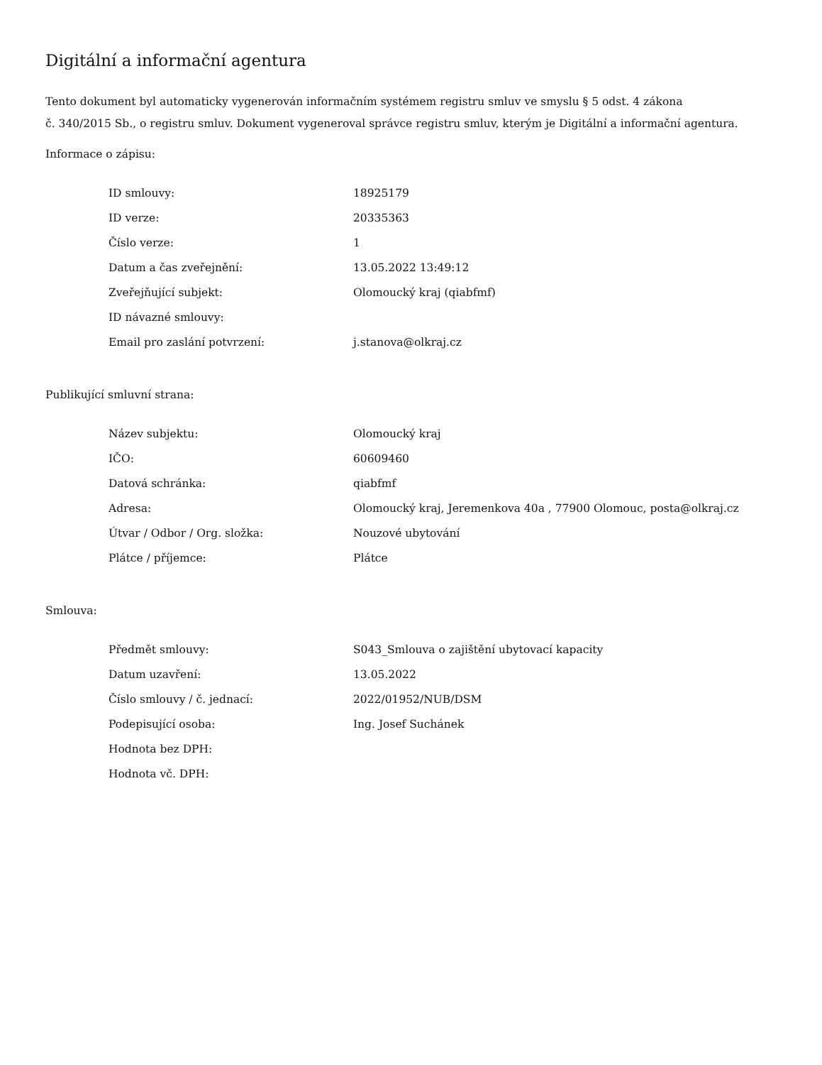Digitální a informační agentura
Tento dokument byl automaticky vygenerován informačním systémem registru smluv ve smyslu § 5 odst. 4 zákona
č. 340/2015 Sb., o registru smluv. Dokument vygeneroval správce registru smluv, kterým je Digitální a informační agentura.
Informace o zápisu:
| ID smlouvy: | 18925179 |
| ID verze: | 20335363 |
| Číslo verze: | 1 |
| Datum a čas zveřejnění: | 13.05.2022 13:49:12 |
| Zveřejňující subjekt: | Olomoucký kraj (qiabfmf) |
| ID návazné smlouvy: | |
| Email pro zaslání potvrzení: | j.stanova@olkraj.cz |
Publikující smluvní strana:
| Název subjektu: | Olomoucký kraj |
| IČO: | 60609460 |
| Datová schránka: | qiabfmf |
| Adresa: | Olomoucký kraj, Jeremenkova 40a , 77900 Olomouc, posta@olkraj.cz |
| Útvar / Odbor / Org. složka: | Nouzové ubytování |
| Plátce / příjemce: | Plátce |
Smlouva:
| Předmět smlouvy: | S043_Smlouva o zajištění ubytovací kapacity |
| Datum uzavření: | 13.05.2022 |
| Číslo smlouvy / č. jednací: | 2022/01952/NUB/DSM |
| Podepisující osoba: | Ing. Josef Suchánek |
| Hodnota bez DPH: | |
| Hodnota vč. DPH: | |